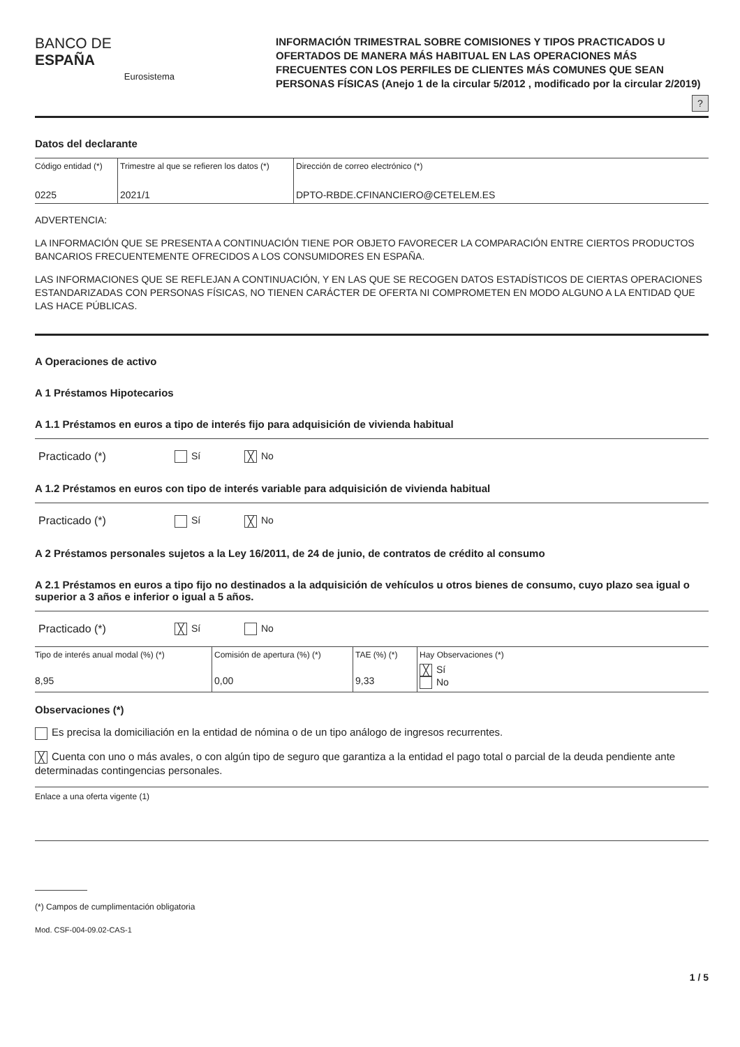BANCO DE ESPAÑA
Eurosistema
INFORMACIÓN TRIMESTRAL SOBRE COMISIONES Y TIPOS PRACTICADOS U OFERTADOS DE MANERA MÁS HABITUAL EN LAS OPERACIONES MÁS FRECUENTES CON LOS PERFILES DE CLIENTES MÁS COMUNES QUE SEAN PERSONAS FÍSICAS (Anejo 1 de la circular 5/2012 , modificado por la circular 2/2019)
?
Datos del declarante
| Código entidad (*) | Trimestre al que se refieren los datos (*) | Dirección de correo electrónico (*) |
| 0225 | 2021/1 | DPTO-RBDE.CFINANCIERO@CETELEM.ES |
ADVERTENCIA:
LA INFORMACIÓN QUE SE PRESENTA A CONTINUACIÓN TIENE POR OBJETO FAVORECER LA COMPARACIÓN ENTRE CIERTOS PRODUCTOS BANCARIOS FRECUENTEMENTE OFRECIDOS A LOS CONSUMIDORES EN ESPAÑA.
LAS INFORMACIONES QUE SE REFLEJAN A CONTINUACIÓN, Y EN LAS QUE SE RECOGEN DATOS ESTADÍSTICOS DE CIERTAS OPERACIONES ESTANDARIZADAS CON PERSONAS FÍSICAS, NO TIENEN CARÁCTER DE OFERTA NI COMPROMETEN EN MODO ALGUNO A LA ENTIDAD QUE LAS HACE PÚBLICAS.
A Operaciones de activo
A 1 Préstamos Hipotecarios
A 1.1 Préstamos en euros a tipo de interés fijo para adquisición de vivienda habitual
Practicado (*) Sí ╳ No
A 1.2 Préstamos en euros con tipo de interés variable para adquisición de vivienda habitual
Practicado (*) Sí ╳ No
A 2 Préstamos personales sujetos a la Ley 16/2011, de 24 de junio, de contratos de crédito al consumo
A 2.1 Préstamos en euros a tipo fijo no destinados a la adquisición de vehículos u otros bienes de consumo, cuyo plazo sea igual o superior a 3 años e inferior o igual a 5 años.
Practicado (*) ╳ Sí No
| Tipo de interés anual modal (%) (*) 8,95 | Comisión de apertura (%) (*) 0,00 | TAE (%) (*) 9,33 | Hay Observaciones (*) ╳ Sí No |
Observaciones (*)
Es precisa la domiciliación en la entidad de nómina o de un tipo análogo de ingresos recurrentes.
╳ Cuenta con uno o más avales, o con algún tipo de seguro que garantiza a la entidad el pago total o parcial de la deuda pendiente ante determinadas contingencias personales.
Enlace a una oferta vigente (1)
(*) Campos de cumplimentación obligatoria
Mod. CSF-004-09.02-CAS-1
1 / 5